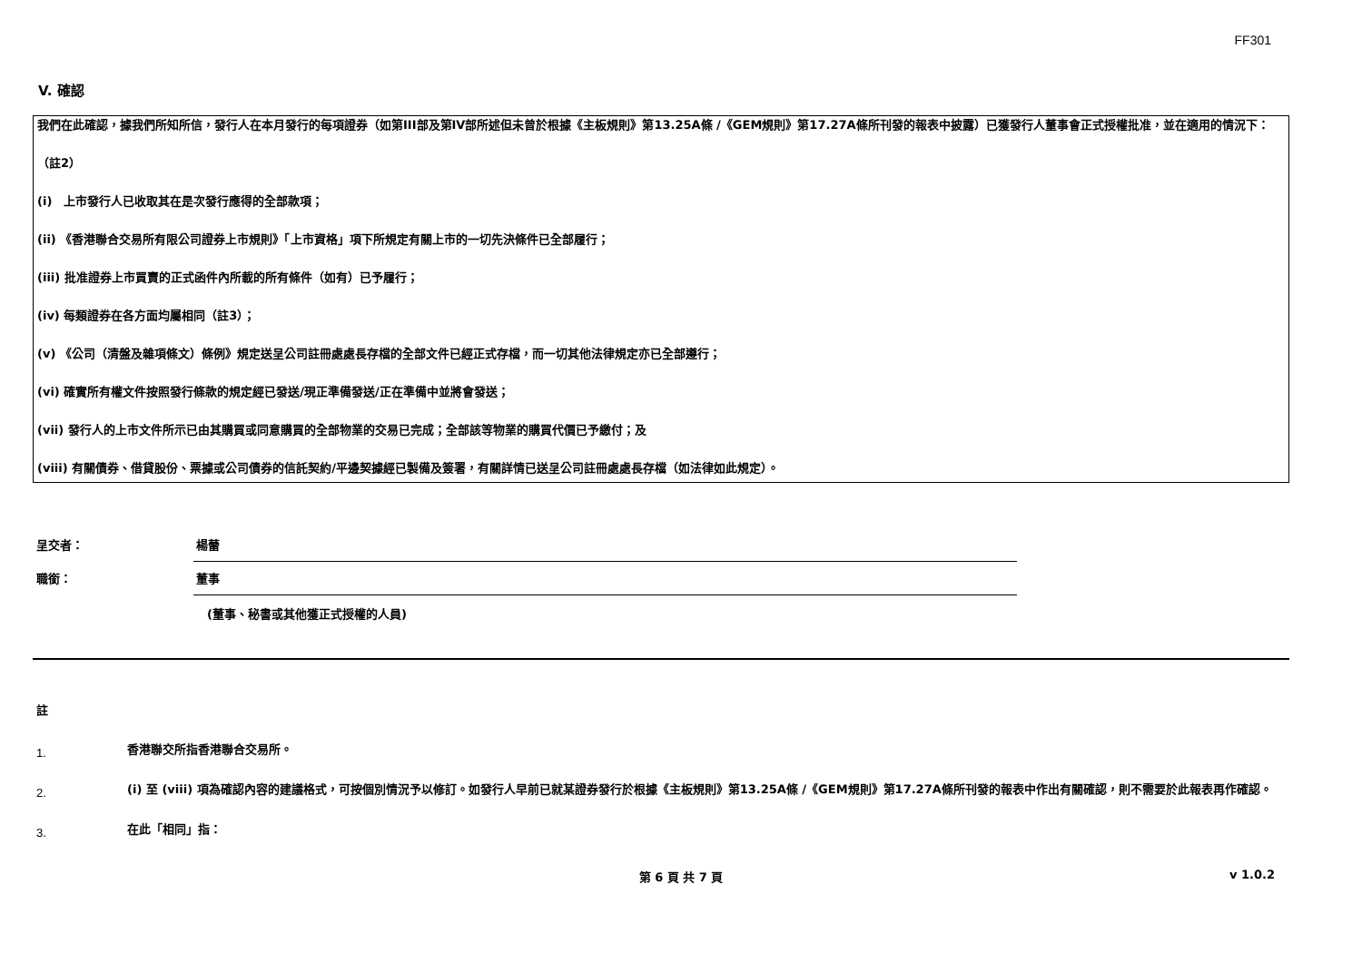FF301
V. 確認
我們在此確認，據我們所知所信，發行人在本月發行的每項證券（如第III部及第IV部所述但未曾於根據《主板規則》第13.25A條 /《GEM規則》第17.27A條所刊發的報表中披露）已獲發行人董事會正式授權批准，並在適用的情況下：
（註2）
(i)　上市發行人已收取其在是次發行應得的全部款項；
(ii) 《香港聯合交易所有限公司證券上市規則》「上市資格」項下所規定有關上市的一切先決條件已全部履行；
(iii) 批准證券上市買賣的正式函件內所載的所有條件（如有）已予履行；
(iv) 每類證券在各方面均屬相同（註3）；
(v) 《公司（清盤及雜項條文）條例》規定送呈公司註冊處處長存檔的全部文件已經正式存檔，而一切其他法律規定亦已全部遵行；
(vi) 確實所有權文件按照發行條款的規定經已發送/現正準備發送/正在準備中並將會發送；
(vii) 發行人的上市文件所示已由其購買或同意購買的全部物業的交易已完成；全部該等物業的購買代價已予繳付；及
(viii) 有關債券、借貸股份、票據或公司債券的信託契約/平邊契據經已製備及簽署，有關詳情已送呈公司註冊處處長存檔（如法律如此規定）。
呈交者：
楊蕾
職銜：
董事
(董事、秘書或其他獲正式授權的人員)
註
1.
香港聯交所指香港聯合交易所。
2.
(i) 至 (viii) 項為確認內容的建議格式，可按個別情況予以修訂。如發行人早前已就某證券發行於根據《主板規則》第13.25A條 /《GEM規則》第17.27A條所刊發的報表中作出有關確認，則不需要於此報表再作確認。
3.
在此「相同」指：
第 6 頁 共 7 頁 v 1.0.2